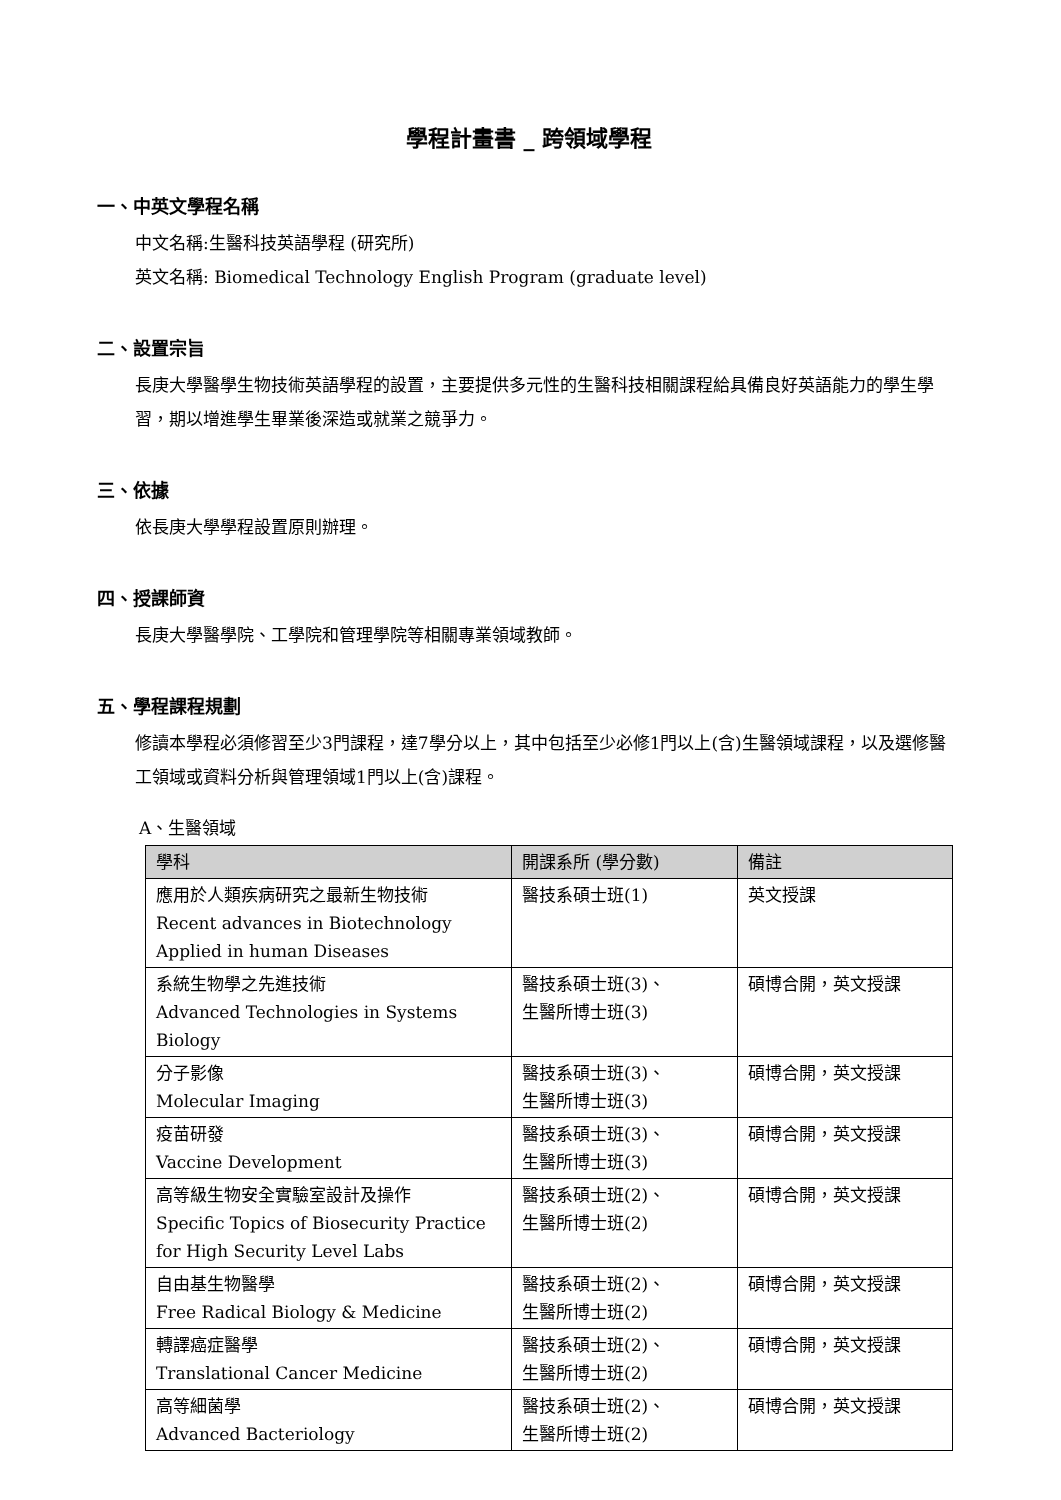學程計畫書 _ 跨領域學程
一、中英文學程名稱
中文名稱:生醫科技英語學程 (研究所)
英文名稱: Biomedical Technology English Program (graduate level)
二、設置宗旨
長庚大學醫學生物技術英語學程的設置，主要提供多元性的生醫科技相關課程給具備良好英語能力的學生學習，期以增進學生畢業後深造或就業之競爭力。
三、依據
依長庚大學學程設置原則辦理。
四、授課師資
長庚大學醫學院、工學院和管理學院等相關專業領域教師。
五、學程課程規劃
修讀本學程必須修習至少3門課程，達7學分以上，其中包括至少必修1門以上(含)生醫領域課程，以及選修醫工領域或資料分析與管理領域1門以上(含)課程。
A、生醫領域
| 學科 | 開課系所 (學分數) | 備註 |
| --- | --- | --- |
| 應用於人類疾病研究之最新生物技術 Recent advances in Biotechnology Applied in human Diseases | 醫技系碩士班(1) | 英文授課 |
| 系統生物學之先進技術 Advanced Technologies in Systems Biology | 醫技系碩士班(3)、 生醫所博士班(3) | 碩博合開，英文授課 |
| 分子影像 Molecular Imaging | 醫技系碩士班(3)、 生醫所博士班(3) | 碩博合開，英文授課 |
| 疫苗研發 Vaccine Development | 醫技系碩士班(3)、 生醫所博士班(3) | 碩博合開，英文授課 |
| 高等級生物安全實驗室設計及操作 Specific Topics of Biosecurity Practice for High Security Level Labs | 醫技系碩士班(2)、 生醫所博士班(2) | 碩博合開，英文授課 |
| 自由基生物醫學 Free Radical Biology & Medicine | 醫技系碩士班(2)、 生醫所博士班(2) | 碩博合開，英文授課 |
| 轉譯癌症醫學 Translational Cancer Medicine | 醫技系碩士班(2)、 生醫所博士班(2) | 碩博合開，英文授課 |
| 高等細菌學 Advanced Bacteriology | 醫技系碩士班(2)、 生醫所博士班(2) | 碩博合開，英文授課 |